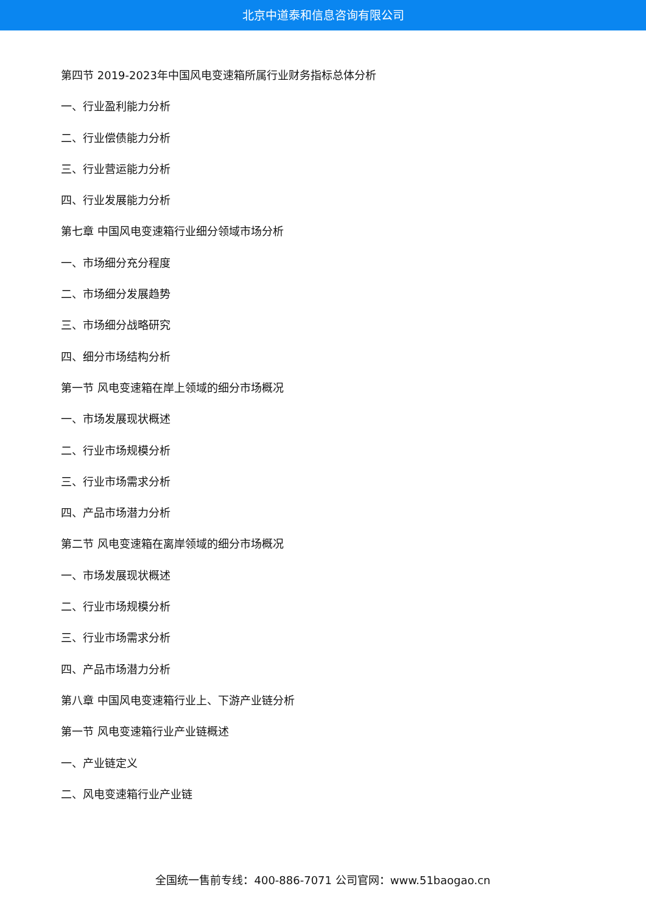北京中道泰和信息咨询有限公司
第四节 2019-2023年中国风电变速箱所属行业财务指标总体分析
一、行业盈利能力分析
二、行业偿债能力分析
三、行业营运能力分析
四、行业发展能力分析
第七章 中国风电变速箱行业细分领域市场分析
一、市场细分充分程度
二、市场细分发展趋势
三、市场细分战略研究
四、细分市场结构分析
第一节 风电变速箱在岸上领域的细分市场概况
一、市场发展现状概述
二、行业市场规模分析
三、行业市场需求分析
四、产品市场潜力分析
第二节 风电变速箱在离岸领域的细分市场概况
一、市场发展现状概述
二、行业市场规模分析
三、行业市场需求分析
四、产品市场潜力分析
第八章 中国风电变速箱行业上、下游产业链分析
第一节 风电变速箱行业产业链概述
一、产业链定义
二、风电变速箱行业产业链
全国统一售前专线：400-886-7071 公司官网：www.51baogao.cn